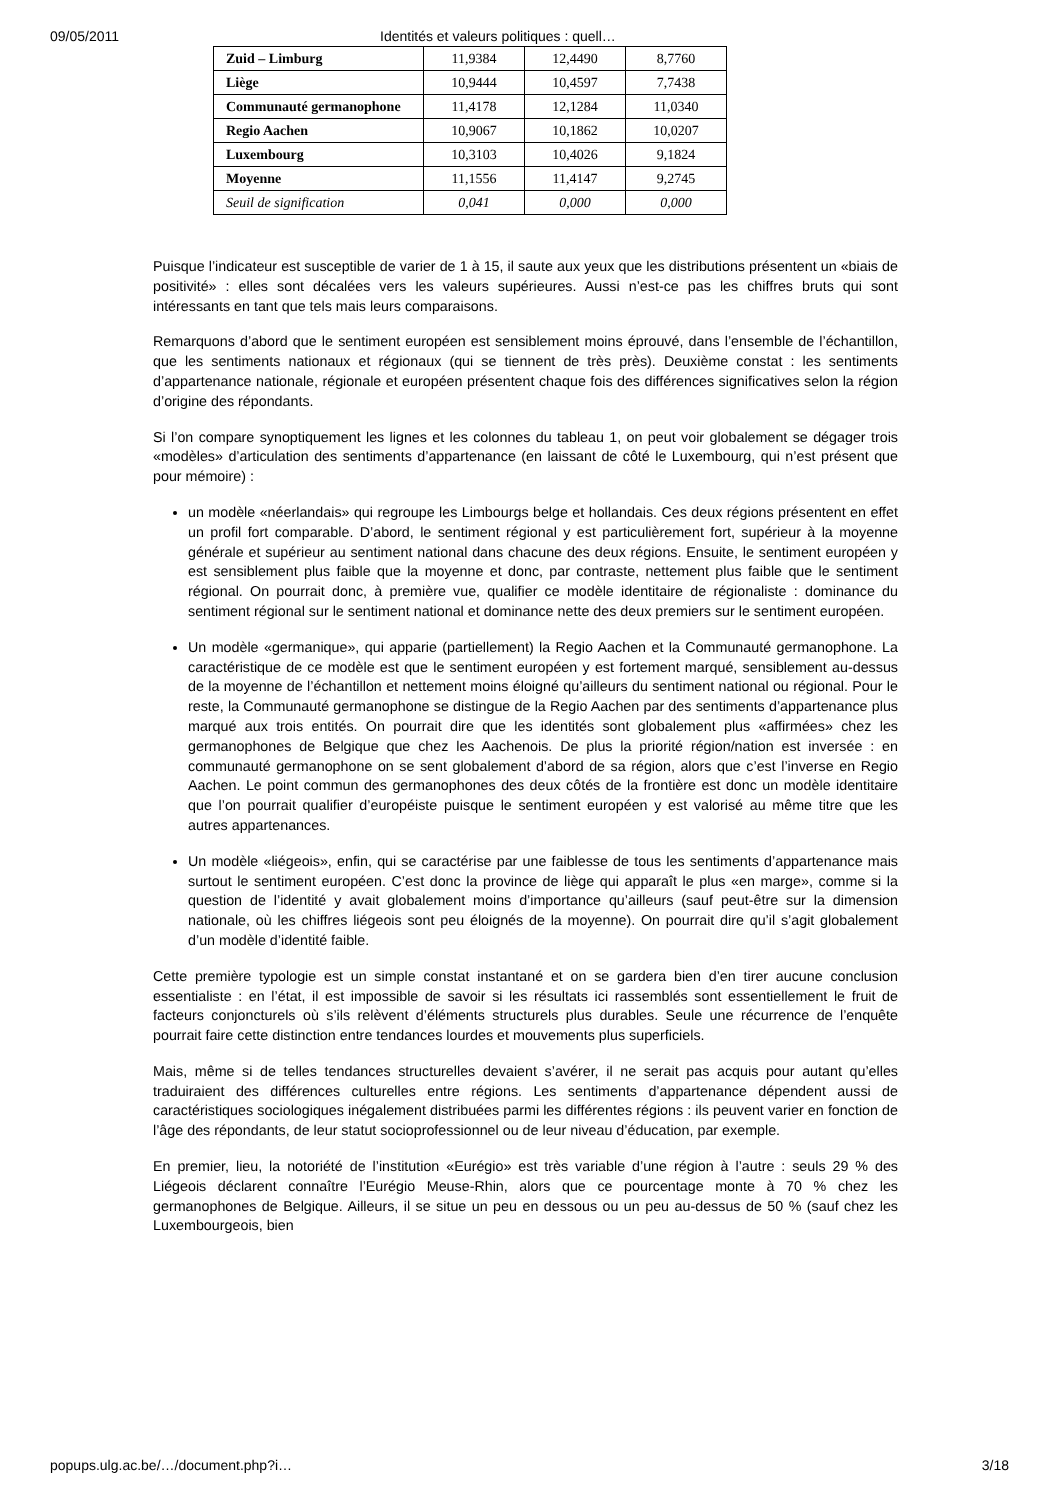09/05/2011 Identités et valeurs politiques : quell…
| Zuid – Limburg | 11,9384 | 12,4490 | 8,7760 |
| Liège | 10,9444 | 10,4597 | 7,7438 |
| Communauté germanophone | 11,4178 | 12,1284 | 11,0340 |
| Regio Aachen | 10,9067 | 10,1862 | 10,0207 |
| Luxembourg | 10,3103 | 10,4026 | 9,1824 |
| Moyenne | 11,1556 | 11,4147 | 9,2745 |
| Seuil de signification | 0,041 | 0,000 | 0,000 |
Puisque l’indicateur est susceptible de varier de 1 à 15, il saute aux yeux que les distributions présentent un «biais de positivité» : elles sont décalées vers les valeurs supérieures. Aussi n’est-ce pas les chiffres bruts qui sont intéressants en tant que tels mais leurs comparaisons.
Remarquons d’abord que le sentiment européen est sensiblement moins éprouvé, dans l’ensemble de l’échantillon, que les sentiments nationaux et régionaux (qui se tiennent de très près). Deuxième constat : les sentiments d’appartenance nationale, régionale et européen présentent chaque fois des différences significatives selon la région d’origine des répondants.
Si l’on compare synoptiquement les lignes et les colonnes du tableau 1, on peut voir globalement se dégager trois «modèles» d’articulation des sentiments d’appartenance (en laissant de côté le Luxembourg, qui n’est présent que pour mémoire) :
un modèle «néerlandais» qui regroupe les Limbourgs belge et hollandais. Ces deux régions présentent en effet un profil fort comparable. D’abord, le sentiment régional y est particulièrement fort, supérieur à la moyenne générale et supérieur au sentiment national dans chacune des deux régions. Ensuite, le sentiment européen y est sensiblement plus faible que la moyenne et donc, par contraste, nettement plus faible que le sentiment régional. On pourrait donc, à première vue, qualifier ce modèle identitaire de régionaliste : dominance du sentiment régional sur le sentiment national et dominance nette des deux premiers sur le sentiment européen.
Un modèle «germanique», qui apparie (partiellement) la Regio Aachen et la Communauté germanophone. La caractéristique de ce modèle est que le sentiment européen y est fortement marqué, sensiblement au-dessus de la moyenne de l’échantillon et nettement moins éloigné qu’ailleurs du sentiment national ou régional. Pour le reste, la Communauté germanophone se distingue de la Regio Aachen par des sentiments d’appartenance plus marqué aux trois entités. On pourrait dire que les identités sont globalement plus «affirmées» chez les germanophones de Belgique que chez les Aachenois. De plus la priorité région/nation est inversée : en communauté germanophone on se sent globalement d’abord de sa région, alors que c’est l’inverse en Regio Aachen. Le point commun des germanophones des deux côtés de la frontière est donc un modèle identitaire que l’on pourrait qualifier d’européiste puisque le sentiment européen y est valorisé au même titre que les autres appartenances.
Un modèle «liégeois», enfin, qui se caractérise par une faiblesse de tous les sentiments d’appartenance mais surtout le sentiment européen. C’est donc la province de liège qui apparaît le plus «en marge», comme si la question de l’identité y avait globalement moins d’importance qu’ailleurs (sauf peut-être sur la dimension nationale, où les chiffres liégeois sont peu éloignés de la moyenne). On pourrait dire qu’il s’agit globalement d’un modèle d’identité faible.
Cette première typologie est un simple constat instantané et on se gardera bien d’en tirer aucune conclusion essentialiste : en l’état, il est impossible de savoir si les résultats ici rassemblés sont essentiellement le fruit de facteurs conjoncturels où s’ils relèvent d’éléments structurels plus durables. Seule une récurrence de l’enquête pourrait faire cette distinction entre tendances lourdes et mouvements plus superficiels.
Mais, même si de telles tendances structurelles devaient s’avérer, il ne serait pas acquis pour autant qu’elles traduiraient des différences culturelles entre régions. Les sentiments d’appartenance dépendent aussi de caractéristiques sociologiques inégalement distribuées parmi les différentes régions : ils peuvent varier en fonction de l’âge des répondants, de leur statut socioprofessionnel ou de leur niveau d’éducation, par exemple.
En premier, lieu, la notoriété de l’institution «Eurégio» est très variable d’une région à l’autre : seuls 29 % des Liégeois déclarent connaître l’Eurégio Meuse-Rhin, alors que ce pourcentage monte à 70 % chez les germanophones de Belgique. Ailleurs, il se situe un peu en dessous ou un peu au-dessus de 50 % (sauf chez les Luxembourgeois, bien
popups.ulg.ac.be/…/document.php?i… 3/18